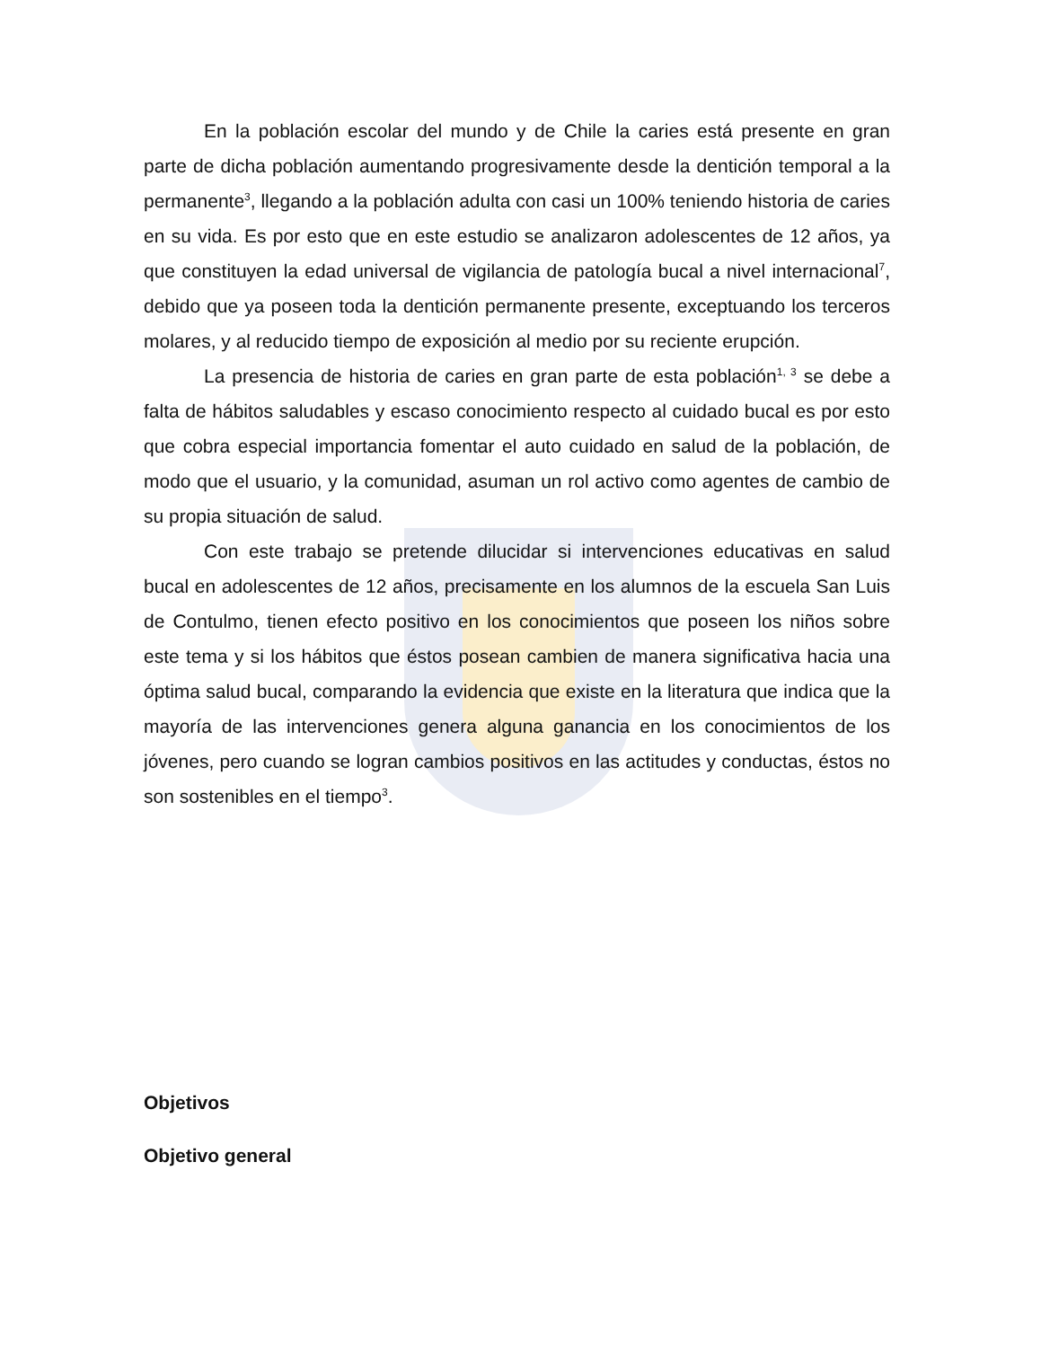En la población escolar del mundo y de Chile la caries está presente en gran parte de dicha población aumentando progresivamente desde la dentición temporal a la permanente<sup>3</sup>, llegando a la población adulta con casi un 100% teniendo historia de caries en su vida. Es por esto que en este estudio se analizaron adolescentes de 12 años, ya que constituyen la edad universal de vigilancia de patología bucal a nivel internacional<sup>7</sup>, debido que ya poseen toda la dentición permanente presente, exceptuando los terceros molares, y al reducido tiempo de exposición al medio por su reciente erupción.
La presencia de historia de caries en gran parte de esta población<sup>1, 3</sup> se debe a falta de hábitos saludables y escaso conocimiento respecto al cuidado bucal es por esto que cobra especial importancia fomentar el auto cuidado en salud de la población, de modo que el usuario, y la comunidad, asuman un rol activo como agentes de cambio de su propia situación de salud.
Con este trabajo se pretende dilucidar si intervenciones educativas en salud bucal en adolescentes de 12 años, precisamente en los alumnos de la escuela San Luis de Contulmo, tienen efecto positivo en los conocimientos que poseen los niños sobre este tema y si los hábitos que éstos posean cambien de manera significativa hacia una óptima salud bucal, comparando la evidencia que existe en la literatura que indica que la mayoría de las intervenciones genera alguna ganancia en los conocimientos de los jóvenes, pero cuando se logran cambios positivos en las actitudes y conductas, éstos no son sostenibles en el tiempo<sup>3</sup>.
Objetivos
Objetivo general